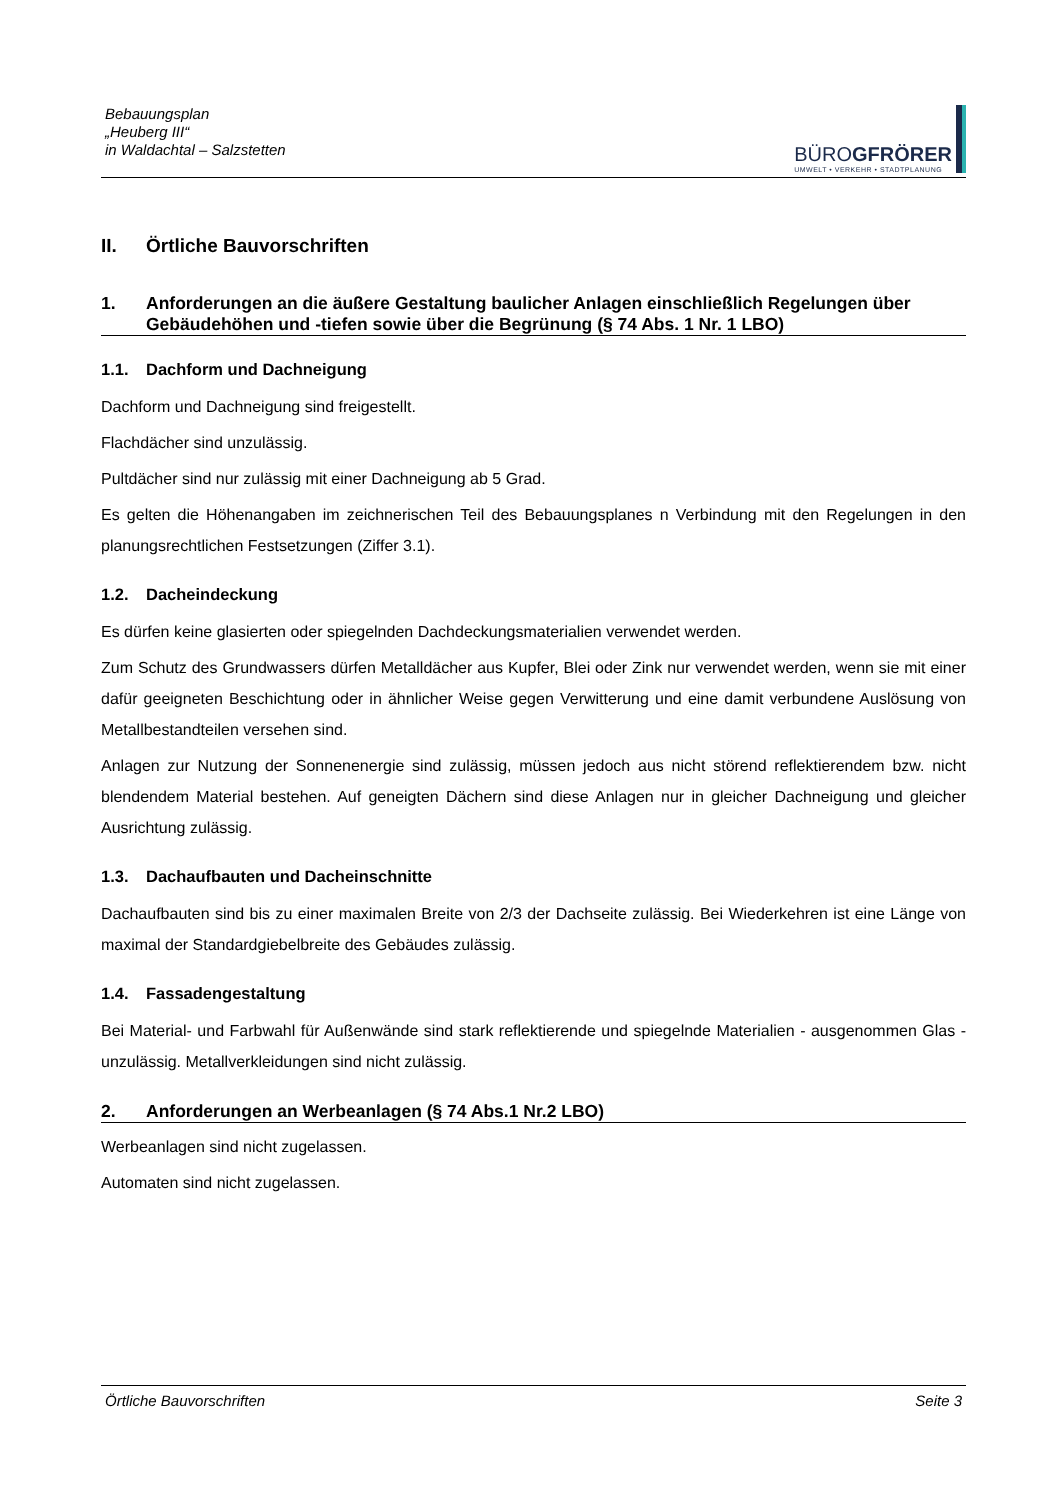Bebauungsplan
„Heuberg III“
in Waldachtal – Salzstetten
BÜROGFRÖRER
UMWELT • VERKEHR • STADTPLANUNG
II. Örtliche Bauvorschriften
1. Anforderungen an die äußere Gestaltung baulicher Anlagen einschließlich Regelungen über Gebäudehöhen und -tiefen sowie über die Begrünung (§ 74 Abs. 1 Nr. 1 LBO)
1.1. Dachform und Dachneigung
Dachform und Dachneigung sind freigestellt.
Flachdächer sind unzulässig.
Pultdächer sind nur zulässig mit einer Dachneigung ab 5 Grad.
Es gelten die Höhenangaben im zeichnerischen Teil des Bebauungsplanes n Verbindung mit den Regelungen in den planungsrechtlichen Festsetzungen (Ziffer 3.1).
1.2. Dacheindeckung
Es dürfen keine glasierten oder spiegelnden Dachdeckungsmaterialien verwendet werden.
Zum Schutz des Grundwassers dürfen Metalldächer aus Kupfer, Blei oder Zink nur verwendet werden, wenn sie mit einer dafür geeigneten Beschichtung oder in ähnlicher Weise gegen Verwitterung und eine damit verbundene Auslösung von Metallbestandteilen versehen sind.
Anlagen zur Nutzung der Sonnenenergie sind zulässig, müssen jedoch aus nicht störend reflektierendem bzw. nicht blendendem Material bestehen. Auf geneigten Dächern sind diese Anlagen nur in gleicher Dachneigung und gleicher Ausrichtung zulässig.
1.3. Dachaufbauten und Dacheinschnitte
Dachaufbauten sind bis zu einer maximalen Breite von 2/3 der Dachseite zulässig. Bei Wiederkehren ist eine Länge von maximal der Standardgiebelbreite des Gebäudes zulässig.
1.4. Fassadengestaltung
Bei Material- und Farbwahl für Außenwände sind stark reflektierende und spiegelnde Materialien - ausgenommen Glas - unzulässig. Metallverkleidungen sind nicht zulässig.
2. Anforderungen an Werbeanlagen (§ 74 Abs.1 Nr.2 LBO)
Werbeanlagen sind nicht zugelassen.
Automaten sind nicht zugelassen.
Örtliche Bauvorschriften Seite 3